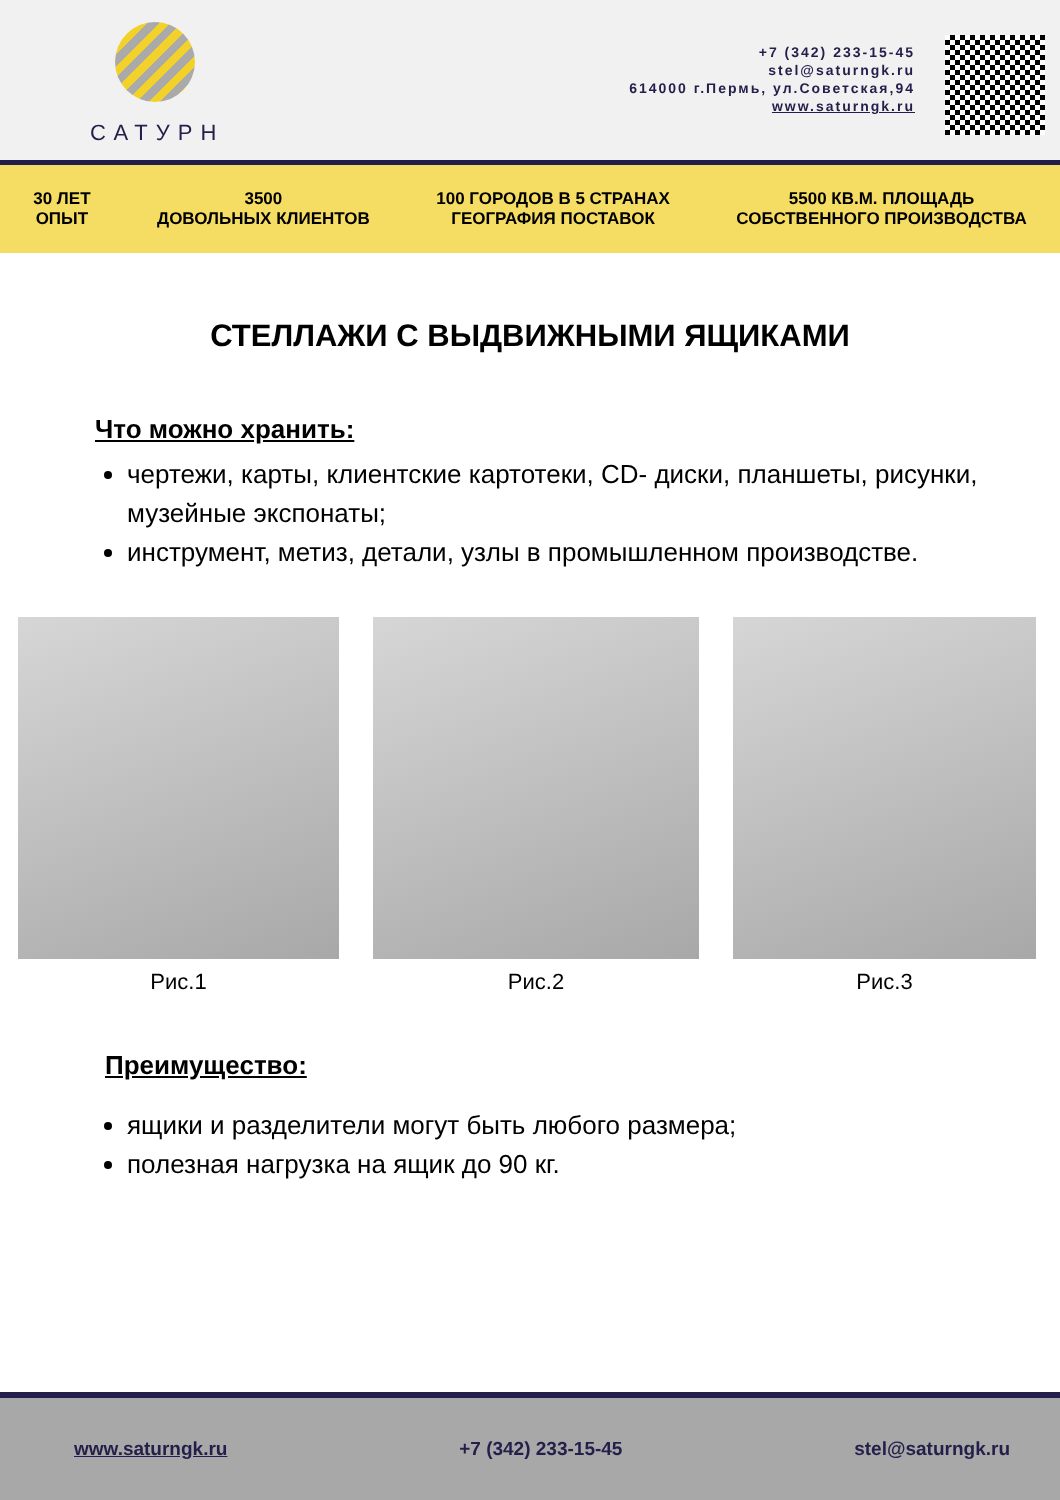САТУРН
+7 (342) 233-15-45
stel@saturngk.ru
614000 г.Пермь, ул.Советская,94
www.saturngk.ru
30 ЛЕТ
ОПЫТ
3500
ДОВОЛЬНЫХ КЛИЕНТОВ
100 ГОРОДОВ В 5 СТРАНАХ
ГЕОГРАФИЯ ПОСТАВОК
5500 КВ.М. ПЛОЩАДЬ
СОБСТВЕННОГО ПРОИЗВОДСТВА
СТЕЛЛАЖИ С ВЫДВИЖНЫМИ ЯЩИКАМИ
Что можно хранить:
чертежи, карты, клиентские картотеки, CD- диски, планшеты, рисунки, музейные экспонаты;
инструмент, метиз, детали, узлы в промышленном производстве.
Рис.1 Рис.2 Рис.3
Преимущество:
ящики и разделители могут быть любого размера;
полезная нагрузка на ящик до 90 кг.
www.saturngk.ru +7 (342) 233-15-45 stel@saturngk.ru